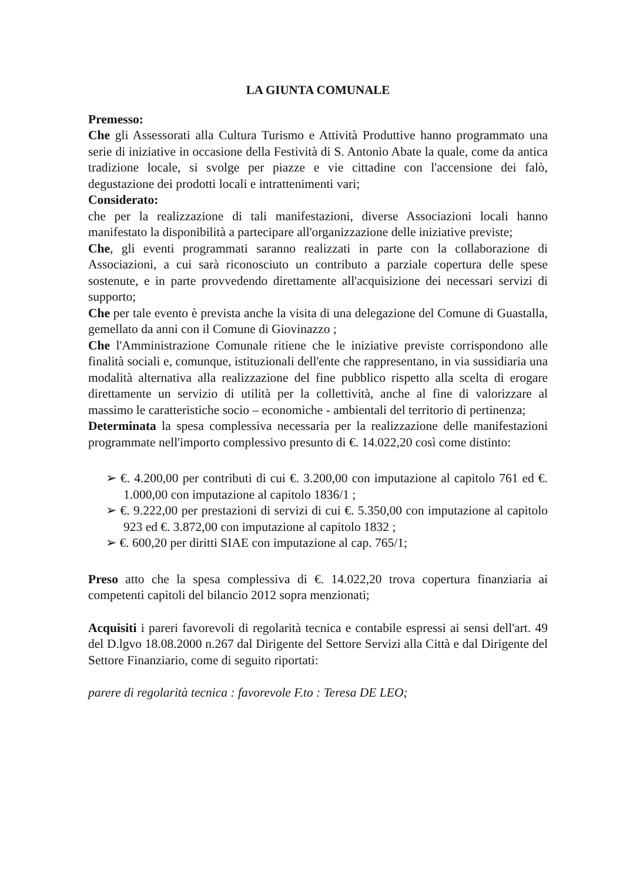LA GIUNTA COMUNALE
Premesso:
Che gli Assessorati alla Cultura Turismo e Attività Produttive hanno programmato una serie di iniziative in occasione della Festività di S. Antonio Abate la quale, come da antica tradizione locale, si svolge per piazze e vie cittadine con l'accensione dei falò, degustazione dei prodotti locali e intrattenimenti vari;
Considerato:
che per la realizzazione di tali manifestazioni, diverse Associazioni locali hanno manifestato la disponibilità a partecipare all'organizzazione delle iniziative previste;
Che, gli eventi programmati saranno realizzati in parte con la collaborazione di Associazioni, a cui sarà riconosciuto un contributo a parziale copertura delle spese sostenute, e in parte provvedendo direttamente all'acquisizione dei necessari servizi di supporto;
Che per tale evento è prevista anche la visita di una delegazione del Comune di Guastalla, gemellato da anni con il Comune di Giovinazzo ;
Che l'Amministrazione Comunale ritiene che le iniziative previste corrispondono alle finalità sociali e, comunque, istituzionali dell'ente che rappresentano, in via sussidiaria una modalità alternativa alla realizzazione del fine pubblico rispetto alla scelta di erogare direttamente un servizio di utilità per la collettività, anche al fine di valorizzare al massimo le caratteristiche socio – economiche - ambientali del territorio di pertinenza;
Determinata la spesa complessiva necessaria per la realizzazione delle manifestazioni programmate nell'importo complessivo presunto di €. 14.022,20 così come distinto:
➢ €. 4.200,00 per contributi di cui €. 3.200,00 con imputazione al capitolo 761 ed €. 1.000,00 con imputazione al capitolo 1836/1 ;
➢ €. 9.222,00 per prestazioni di servizi di cui €. 5.350,00 con imputazione al capitolo 923 ed €. 3.872,00 con imputazione al capitolo 1832 ;
➢ €. 600,20 per diritti SIAE con imputazione al cap. 765/1;
Preso atto che la spesa complessiva di €. 14.022,20 trova copertura finanziaria ai competenti capitoli del bilancio 2012 sopra menzionati;
Acquisiti i pareri favorevoli di regolarità tecnica e contabile espressi ai sensi dell'art. 49 del D.lgvo 18.08.2000 n.267 dal Dirigente del Settore Servizi alla Città e dal Dirigente del Settore Finanziario, come di seguito riportati:
parere di regolarità tecnica : favorevole F.to : Teresa DE LEO;